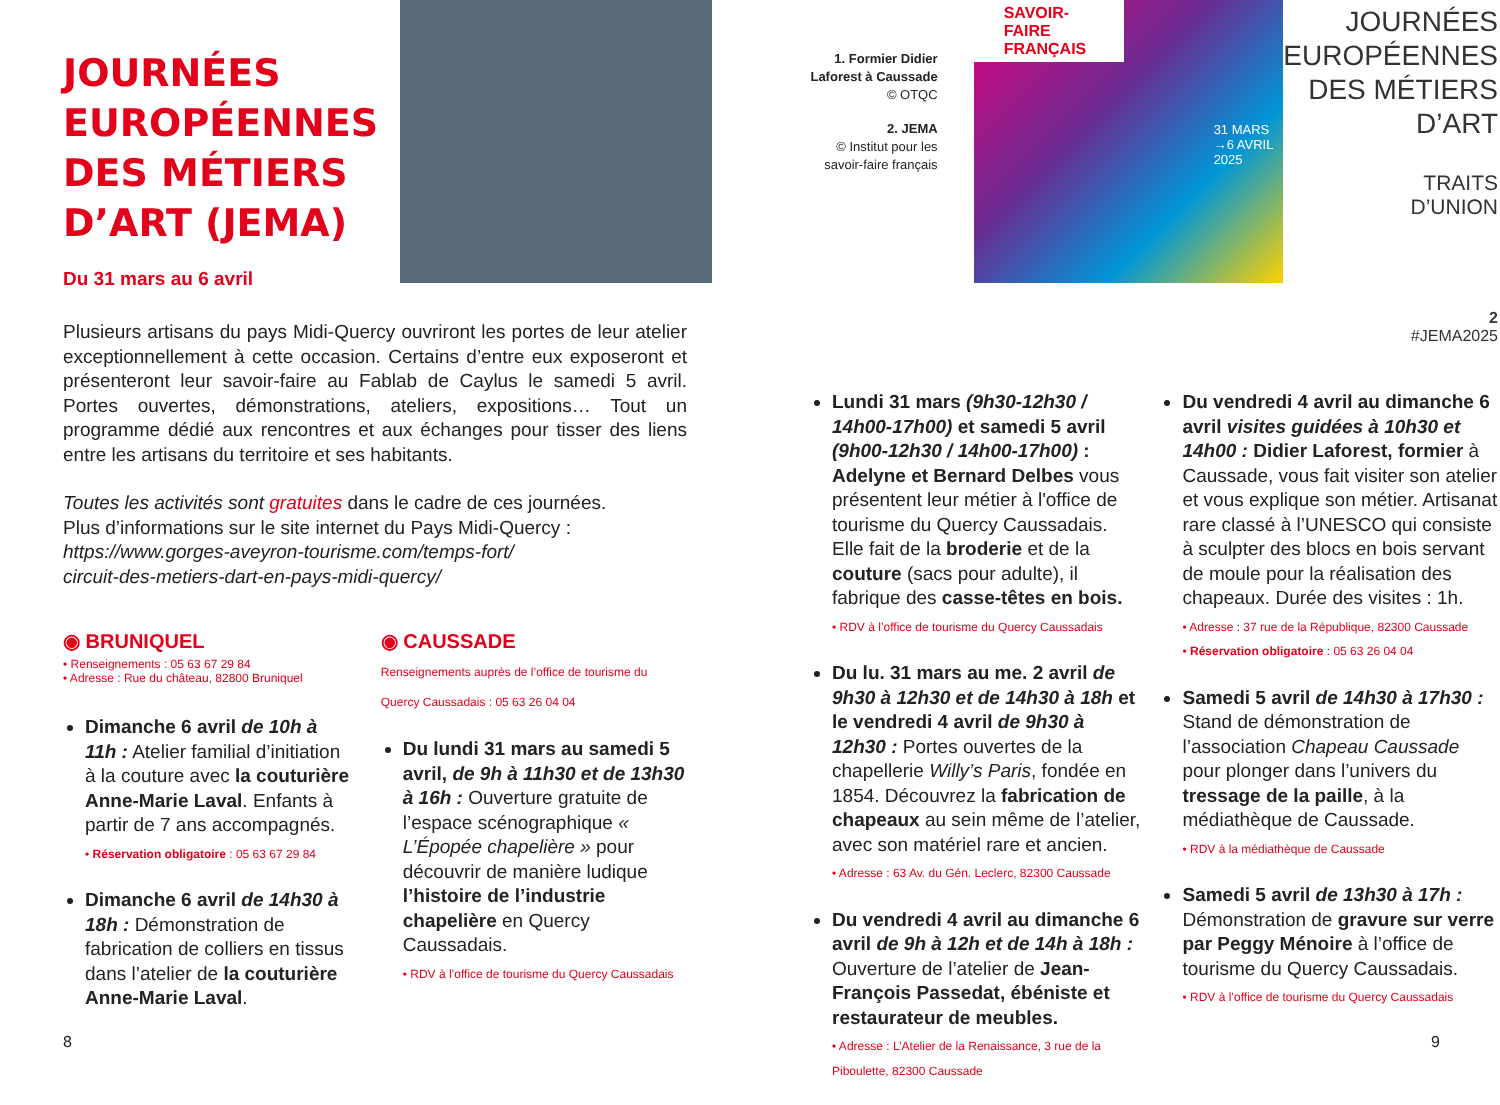JOURNÉES EUROPÉENNES DES MÉTIERS D’ART (JEMA)
Du 31 mars au 6 avril
Plusieurs artisans du pays Midi-Quercy ouvriront les portes de leur atelier exceptionnellement à cette occasion. Certains d’entre eux exposeront et présenteront leur savoir-faire au Fablab de Caylus le samedi 5 avril. Portes ouvertes, démonstrations, ateliers, expositions… Tout un programme dédié aux rencontres et aux échanges pour tisser des liens entre les artisans du territoire et ses habitants.
Toutes les activités sont gratuites dans le cadre de ces journées.
Plus d’informations sur le site internet du Pays Midi-Quercy :
https://www.gorges-aveyron-tourisme.com/temps-fort/
circuit-des-metiers-dart-en-pays-midi-quercy/
◉ BRUNIQUEL
• Renseignements : 05 63 67 29 84
• Adresse : Rue du château, 82800 Bruniquel
Dimanche 6 avril de 10h à 11h : Atelier familial d’initiation à la couture avec la couturière Anne-Marie Laval. Enfants à partir de 7 ans accompagnés.
• Réservation obligatoire : 05 63 67 29 84
Dimanche 6 avril de 14h30 à 18h : Démonstration de fabrication de colliers en tissus dans l’atelier de la couturière Anne-Marie Laval.
◉ CAUSSADE
Renseignements auprès de l’office de tourisme du Quercy Caussadais : 05 63 26 04 04
Du lundi 31 mars au samedi 5 avril, de 9h à 11h30 et de 13h30 à 16h : Ouverture gratuite de l’espace scénographique « L’Épopée chapelière » pour découvrir de manière ludique l’histoire de l’industrie chapelière en Quercy Caussadais.
• RDV à l’office de tourisme du Quercy Caussadais
8
1. Formier Didier Laforest à Caussade
© OTQC
2. JEMA
© Institut pour les savoir-faire français
SAVOIR-FAIRE FRANÇAIS
31 MARS →6 AVRIL 2025
JOURNÉES EUROPÉENNES DES MÉTIERS D’ART
TRAITS
D’UNION
2
#JEMA2025
Lundi 31 mars (9h30-12h30 / 14h00-17h00) et samedi 5 avril (9h00-12h30 / 14h00-17h00) : Adelyne et Bernard Delbes vous présentent leur métier à l'office de tourisme du Quercy Caussadais. Elle fait de la broderie et de la couture (sacs pour adulte), il fabrique des casse-têtes en bois.
• RDV à l’office de tourisme du Quercy Caussadais
Du lu. 31 mars au me. 2 avril de 9h30 à 12h30 et de 14h30 à 18h et le vendredi 4 avril de 9h30 à 12h30 : Portes ouvertes de la chapellerie Willy’s Paris, fondée en 1854. Découvrez la fabrication de chapeaux au sein même de l’atelier, avec son matériel rare et ancien.
• Adresse : 63 Av. du Gén. Leclerc, 82300 Caussade
Du vendredi 4 avril au dimanche 6 avril de 9h à 12h et de 14h à 18h : Ouverture de l’atelier de Jean-François Passedat, ébéniste et restaurateur de meubles.
• Adresse : L’Atelier de la Renaissance, 3 rue de la Piboulette, 82300 Caussade
Du vendredi 4 avril au dimanche 6 avril visites guidées à 10h30 et 14h00 : Didier Laforest, formier à Caussade, vous fait visiter son atelier et vous explique son métier. Artisanat rare classé à l’UNESCO qui consiste à sculpter des blocs en bois servant de moule pour la réalisation des chapeaux. Durée des visites : 1h.
• Adresse : 37 rue de la République, 82300 Caussade
• Réservation obligatoire : 05 63 26 04 04
Samedi 5 avril de 14h30 à 17h30 : Stand de démonstration de l’association Chapeau Caussade pour plonger dans l’univers du tressage de la paille, à la médiathèque de Caussade.
• RDV à la médiathèque de Caussade
Samedi 5 avril de 13h30 à 17h : Démonstration de gravure sur verre par Peggy Ménoire à l’office de tourisme du Quercy Caussadais.
• RDV à l’office de tourisme du Quercy Caussadais
9